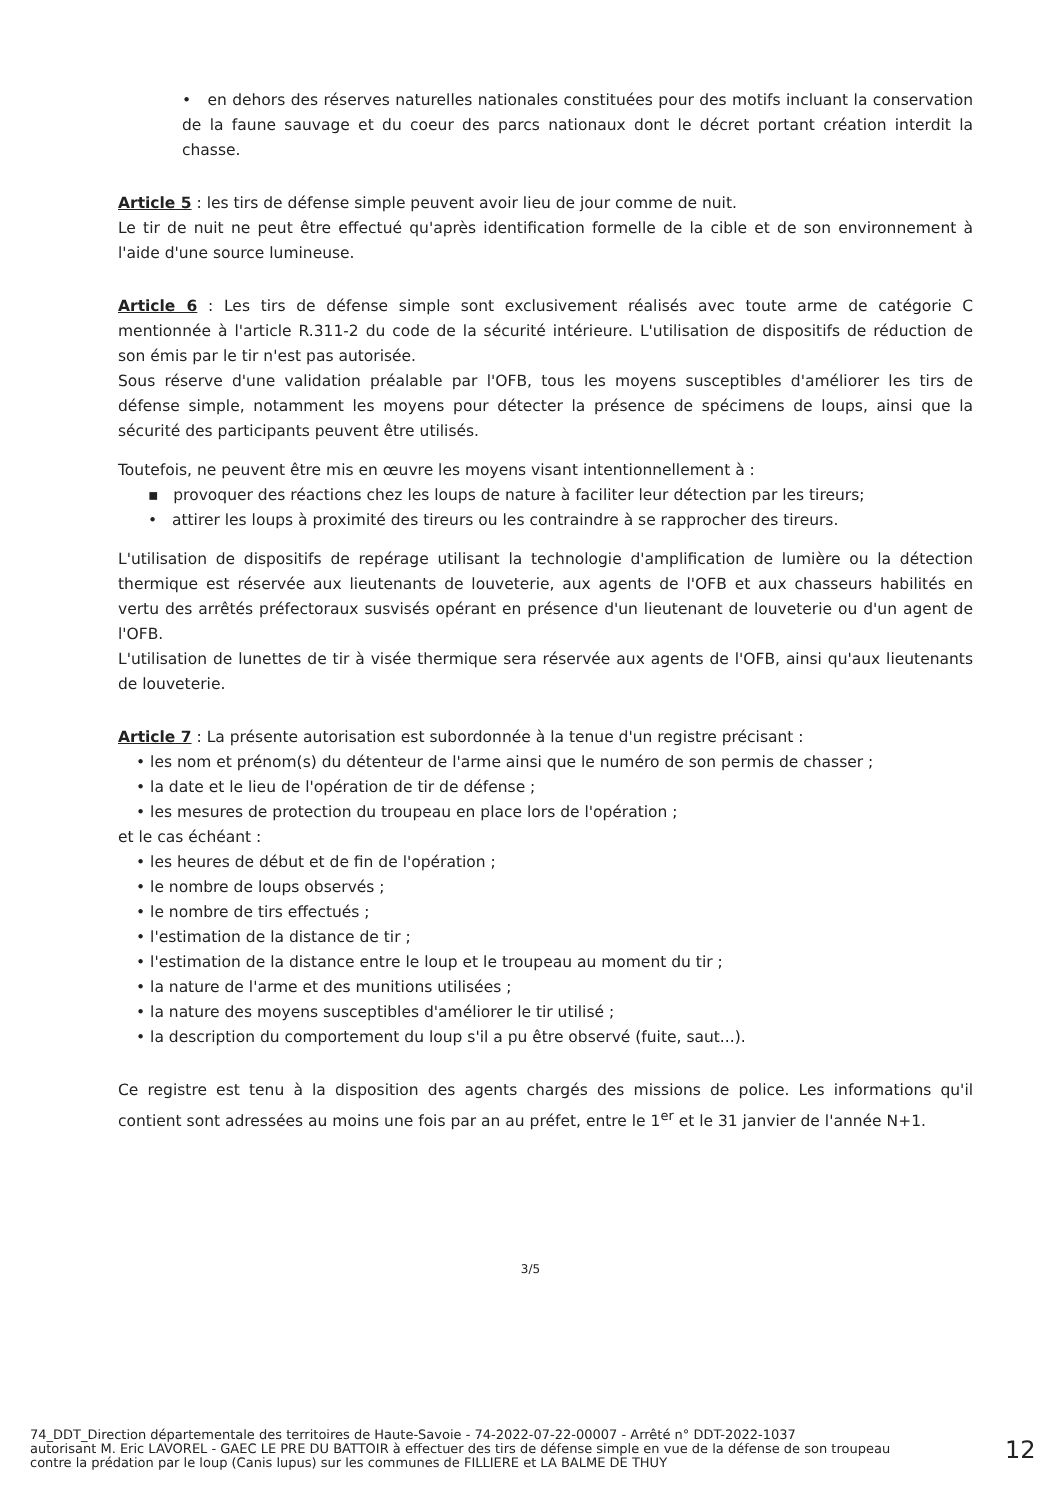• en dehors des réserves naturelles nationales constituées pour des motifs incluant la conservation de la faune sauvage et du coeur des parcs nationaux dont le décret portant création interdit la chasse.
Article 5 : les tirs de défense simple peuvent avoir lieu de jour comme de nuit.
Le tir de nuit ne peut être effectué qu'après identification formelle de la cible et de son environnement à l'aide d'une source lumineuse.
Article 6 : Les tirs de défense simple sont exclusivement réalisés avec toute arme de catégorie C mentionnée à l'article R.311-2 du code de la sécurité intérieure. L'utilisation de dispositifs de réduction de son émis par le tir n'est pas autorisée.
Sous réserve d'une validation préalable par l'OFB, tous les moyens susceptibles d'améliorer les tirs de défense simple, notamment les moyens pour détecter la présence de spécimens de loups, ainsi que la sécurité des participants peuvent être utilisés.
Toutefois, ne peuvent être mis en œuvre les moyens visant intentionnellement à :
▪ provoquer des réactions chez les loups de nature à faciliter leur détection par les tireurs;
• attirer les loups à proximité des tireurs ou les contraindre à se rapprocher des tireurs.
L'utilisation de dispositifs de repérage utilisant la technologie d'amplification de lumière ou la détection thermique est réservée aux lieutenants de louveterie, aux agents de l'OFB et aux chasseurs habilités en vertu des arrêtés préfectoraux susvisés opérant en présence d'un lieutenant de louveterie ou d'un agent de l'OFB.
L'utilisation de lunettes de tir à visée thermique sera réservée aux agents de l'OFB, ainsi qu'aux lieutenants de louveterie.
Article 7 : La présente autorisation est subordonnée à la tenue d'un registre précisant :
• les nom et prénom(s) du détenteur de l'arme ainsi que le numéro de son permis de chasser ;
• la date et le lieu de l'opération de tir de défense ;
• les mesures de protection du troupeau en place lors de l'opération ;
et le cas échéant :
• les heures de début et de fin de l'opération ;
• le nombre de loups observés ;
• le nombre de tirs effectués ;
• l'estimation de la distance de tir ;
• l'estimation de la distance entre le loup et le troupeau au moment du tir ;
• la nature de l'arme et des munitions utilisées ;
• la nature des moyens susceptibles d'améliorer le tir utilisé ;
• la description du comportement du loup s'il a pu être observé (fuite, saut...).
Ce registre est tenu à la disposition des agents chargés des missions de police. Les informations qu'il contient sont adressées au moins une fois par an au préfet, entre le 1<sup>er</sup> et le 31 janvier de l'année N+1.
3/5
74_DDT_Direction départementale des territoires de Haute-Savoie - 74-2022-07-22-00007 - Arrêté n° DDT-2022-1037
autorisant M. Eric LAVOREL - GAEC LE PRE DU BATTOIR à effectuer des tirs de défense simple en vue de la défense de son troupeau
contre la prédation par le loup (Canis lupus) sur les communes de FILLIERE et LA BALME DE THUY
12